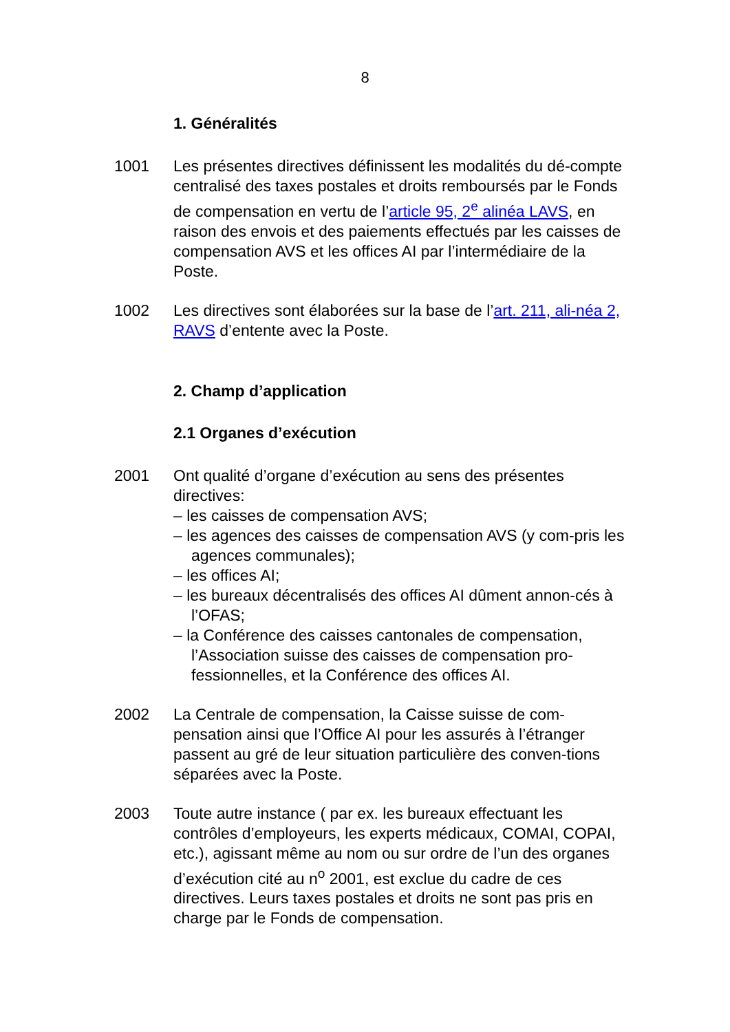8
1. Généralités
1001 Les présentes directives définissent les modalités du dé-compte centralisé des taxes postales et droits remboursés par le Fonds de compensation en vertu de l’article 95, 2<sup>e</sup> alinéa LAVS, en raison des envois et des paiements effectués par les caisses de compensation AVS et les offices AI par l’intermédiaire de la Poste.
1002 Les directives sont élaborées sur la base de l’art. 211, ali-néa 2, RAVS d’entente avec la Poste.
2. Champ d’application
2.1 Organes d’exécution
2001 Ont qualité d’organe d’exécution au sens des présentes directives:
– les caisses de compensation AVS;
– les agences des caisses de compensation AVS (y com-pris les agences communales);
– les offices AI;
– les bureaux décentralisés des offices AI dûment annon-cés à l’OFAS;
– la Conférence des caisses cantonales de compensation, l’Association suisse des caisses de compensation pro-fessionnelles, et la Conférence des offices AI.
2002 La Centrale de compensation, la Caisse suisse de com-pensation ainsi que l’Office AI pour les assurés à l’étranger passent au gré de leur situation particulière des conven-tions séparées avec la Poste.
2003 Toute autre instance ( par ex. les bureaux effectuant les contrôles d’employeurs, les experts médicaux, COMAI, COPAI, etc.), agissant même au nom ou sur ordre de l’un des organes d’exécution cité au n<sup>o</sup> 2001, est exclue du cadre de ces directives. Leurs taxes postales et droits ne sont pas pris en charge par le Fonds de compensation.